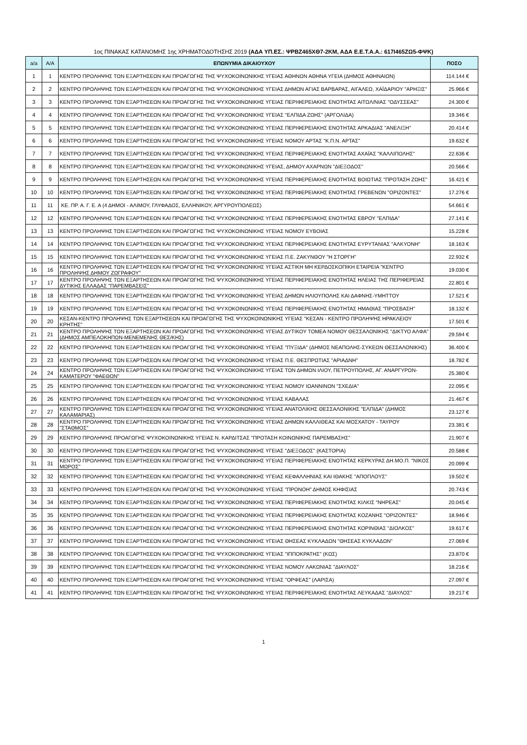1ος ΠΙΝΑΚΑΣ ΚΑΤΑΝΟΜΗΣ 1ης ΧΡΗΜΑΤΟΔΟΤΗΣΗΣ 2019 (ΑΔΑ ΥΠ.ΕΣ.: ΨΡΒΖ465ΧΘ7-2ΚΜ, ΑΔΑ Ε.Ε.Τ.Α.Α.: 617Ι465ΖΩ5-ΦΨΚ)
| a/a | Α/Α | ΕΠΩΝΥΜΙΑ ΔΙΚΑΙΟΥΧΟΥ | ΠΟΣΟ |
| --- | --- | --- | --- |
| 1 | 1 | ΚΕΝΤΡΟ ΠΡΟΛΗΨΗΣ ΤΩΝ ΕΞΑΡΤΗΣΕΩΝ ΚΑΙ ΠΡΟΑΓΩΓΗΣ ΤΗΣ ΨΥΧΟΚΟΙΝΩΝΙΚΗΣ ΥΓΕΙΑΣ ΑΘΗΝΩΝ ΑΘΗΝΑ ΥΓΕΙΑ (ΔΗΜΟΣ ΑΘΗΝΑΙΩΝ) | 114.144 € |
| 2 | 2 | ΚΕΝΤΡΟ ΠΡΟΛΗΨΗΣ ΤΩΝ ΕΞΑΡΤΗΣΕΩΝ ΚΑΙ ΠΡΟΑΓΩΓΗΣ ΤΗΣ ΨΥΧΟΚΟΙΝΩΝΙΚΗΣ ΥΓΕΙΑΣ ΔΗΜΩΝ ΑΓΙΑΣ ΒΑΡΒΑΡΑΣ, ΑΙΓΑΛΕΩ, ΧΑΪΔΑΡΙΟΥ "ΑΡΗΞΙΣ" | 25.966 € |
| 3 | 3 | ΚΕΝΤΡΟ ΠΡΟΛΗΨΗΣ ΤΩΝ ΕΞΑΡΤΗΣΕΩΝ ΚΑΙ ΠΡΟΑΓΩΓΗΣ ΤΗΣ ΨΥΧΟΚΟΙΝΩΝΙΚΗΣ ΥΓΕΙΑΣ ΠΕΡΙΦΕΡΕΙΑΚΗΣ ΕΝΟΤΗΤΑΣ ΑΙΤΩΛ/ΝΙΑΣ "ΟΔΥΣΣΕΑΣ" | 24.300 € |
| 4 | 4 | ΚΕΝΤΡΟ ΠΡΟΛΗΨΗΣ ΤΩΝ ΕΞΑΡΤΗΣΕΩΝ ΚΑΙ ΠΡΟΑΓΩΓΗΣ ΤΗΣ ΨΥΧΟΚΟΙΝΩΝΙΚΗΣ ΥΓΕΙΑΣ "ΕΛΠΙΔΑ ΖΩΗΣ" (ΑΡΓΟΛΙΔΑ) | 19.346 € |
| 5 | 5 | ΚΕΝΤΡΟ ΠΡΟΛΗΨΗΣ ΤΩΝ ΕΞΑΡΤΗΣΕΩΝ ΚΑΙ ΠΡΟΑΓΩΓΗΣ ΤΗΣ ΨΥΧΟΚΟΙΝΩΝΙΚΗΣ ΥΓΕΙΑΣ ΠΕΡΙΦΕΡΕΙΑΚΗΣ ΕΝΟΤΗΤΑΣ ΑΡΚΑΔΙΑΣ "ΑΝΕΛΙΞΗ" | 20.414 € |
| 6 | 6 | ΚΕΝΤΡΟ ΠΡΟΛΗΨΗΣ ΤΩΝ ΕΞΑΡΤΗΣΕΩΝ ΚΑΙ ΠΡΟΑΓΩΓΗΣ ΤΗΣ ΨΥΧΟΚΟΙΝΩΝΙΚΗΣ ΥΓΕΙΑΣ ΝΟΜΟΥ ΑΡΤΑΣ "Κ.Π.Ν. ΑΡΤΑΣ" | 19.632 € |
| 7 | 7 | ΚΕΝΤΡΟ ΠΡΟΛΗΨΗΣ ΤΩΝ ΕΞΑΡΤΗΣΕΩΝ ΚΑΙ ΠΡΟΑΓΩΓΗΣ ΤΗΣ ΨΥΧΟΚΟΙΝΩΝΙΚΗΣ ΥΓΕΙΑΣ ΠΕΡΙΦΕΡΕΙΑΚΗΣ ΕΝΟΤΗΤΑΣ ΑΧΑΪΑΣ "ΚΑΛΛΙΠΟΛΗΣ" | 22.636 € |
| 8 | 8 | ΚΕΝΤΡΟ ΠΡΟΛΗΨΗΣ ΤΩΝ ΕΞΑΡΤΗΣΕΩΝ ΚΑΙ ΠΡΟΑΓΩΓΗΣ ΤΗΣ ΨΥΧΟΚΟΙΝΩΝΙΚΗΣ ΥΓΕΙΑΣ, ΔΗΜΟΥ ΑΧΑΡΝΩΝ "ΔΙΕΞΟΔΟΣ" | 20.566 € |
| 9 | 9 | ΚΕΝΤΡΟ ΠΡΟΛΗΨΗΣ ΤΩΝ ΕΞΑΡΤΗΣΕΩΝ ΚΑΙ ΠΡΟΑΓΩΓΗΣ ΤΗΣ ΨΥΧΟΚΟΙΝΩΝΙΚΗΣ ΥΓΕΙΑΣ ΠΕΡΙΦΕΡΕΙΑΚΗΣ ΕΝΟΤΗΤΑΣ ΒΟΙΩΤΙΑΣ "ΠΡΟΤΑΣΗ ΖΩΗΣ" | 16.421 € |
| 10 | 10 | ΚΕΝΤΡΟ ΠΡΟΛΗΨΗΣ ΤΩΝ ΕΞΑΡΤΗΣΕΩΝ ΚΑΙ ΠΡΟΑΓΩΓΗΣ ΤΗΣ ΨΥΧΟΚΟΙΝΩΝΙΚΗΣ ΥΓΕΙΑΣ ΠΕΡΙΦΕΡΕΙΑΚΗΣ ΕΝΟΤΗΤΑΣ ΓΡΕΒΕΝΩΝ "ΟΡΙΖΟΝΤΕΣ" | 17.276 € |
| 11 | 11 | ΚΕ. ΠΡ. Α. Γ. Ε. Α (4 ΔΗΜΟΙ - ΑΛΙΜΟΥ, ΓΛΥΦΑΔΟΣ, ΕΛΛΗΝΙΚΟΥ, ΑΡΓΥΡΟΥΠΟΛΕΩΣ) | 54.661 € |
| 12 | 12 | ΚΕΝΤΡΟ ΠΡΟΛΗΨΗΣ ΤΩΝ ΕΞΑΡΤΗΣΕΩΝ ΚΑΙ ΠΡΟΑΓΩΓΗΣ ΤΗΣ ΨΥΧΟΚΟΙΝΩΝΙΚΗΣ ΥΓΕΙΑΣ ΠΕΡΙΦΕΡΕΙΑΚΗΣ ΕΝΟΤΗΤΑΣ ΕΒΡΟΥ "ΕΛΠΙΔΑ" | 27.141 € |
| 13 | 13 | ΚΕΝΤΡΟ ΠΡΟΛΗΨΗΣ ΤΩΝ ΕΞΑΡΤΗΣΕΩΝ ΚΑΙ ΠΡΟΑΓΩΓΗΣ ΤΗΣ ΨΥΧΟΚΟΙΝΩΝΙΚΗΣ ΥΓΕΙΑΣ ΝΟΜΟΥ ΕΥΒΟΙΑΣ | 15.228 € |
| 14 | 14 | ΚΕΝΤΡΟ ΠΡΟΛΗΨΗΣ ΤΩΝ ΕΞΑΡΤΗΣΕΩΝ ΚΑΙ ΠΡΟΑΓΩΓΗΣ ΤΗΣ ΨΥΧΟΚΟΙΝΩΝΙΚΗΣ ΥΓΕΙΑΣ ΠΕΡΙΦΕΡΕΙΑΚΗΣ ΕΝΟΤΗΤΑΣ ΕΥΡΥΤΑΝΙΑΣ "ΑΛΚΥΟΝΗ" | 18.163 € |
| 15 | 15 | ΚΕΝΤΡΟ ΠΡΟΛΗΨΗΣ ΤΩΝ ΕΞΑΡΤΗΣΕΩΝ ΚΑΙ ΠΡΟΑΓΩΓΗΣ ΤΗΣ ΨΥΧΟΚΟΙΝΩΝΙΚΗΣ ΥΓΕΙΑΣ Π.Ε. ΖΑΚΥΝΘΟΥ "Η ΣΤΟΡΓΗ" | 22.932 € |
| 16 | 16 | ΚΕΝΤΡΟ ΠΡΟΛΗΨΗΣ ΤΩΝ ΕΞΑΡΤΗΣΕΩΝ ΚΑΙ ΠΡΟΑΓΩΓΗΣ ΤΗΣ ΨΥΧΟΚΟΙΝΩΝΙΚΗΣ ΥΓΕΙΑΣ ΑΣΤΙΚΗ ΜΗ ΚΕΡΔΟΣΚΟΠΙΚΗ ΕΤΑΙΡΕΙΑ "ΚΕΝΤΡΟ ΠΡΟΛΗΨΗΣ ΔΗΜΟΥ ΖΩΓΡΑΦΟΥ" | 19.030 € |
| 17 | 17 | ΚΕΝΤΡΟ ΠΡΟΛΗΨΗΣ ΤΩΝ ΕΞΑΡΤΗΣΕΩΝ ΚΑΙ ΠΡΟΑΓΩΓΗΣ ΤΗΣ ΨΥΧΟΚΟΙΝΩΝΙΚΗΣ ΥΓΕΙΑΣ ΠΕΡΙΦΕΡΕΙΑΚΗΣ ΕΝΟΤΗΤΑΣ ΗΛΕΙΑΣ ΤΗΣ ΠΕΡΙΦΕΡΕΙΑΣ ΔΥΤΙΚΗΣ ΕΛΛΑΔΑΣ "ΠΑΡΕΜΒΑΣΕΙΣ" | 22.801 € |
| 18 | 18 | ΚΕΝΤΡΟ ΠΡΟΛΗΨΗΣ ΤΩΝ ΕΞΑΡΤΗΣΕΩΝ ΚΑΙ ΠΡΟΑΓΩΓΗΣ ΤΗΣ ΨΥΧΟΚΟΙΝΩΝΙΚΗΣ ΥΓΕΙΑΣ ΔΗΜΩΝ ΗΛΙΟΥΠΟΛΗΣ ΚΑΙ ΔΑΦΝΗΣ-ΥΜΗΤΤΟΥ | 17.521 € |
| 19 | 19 | ΚΕΝΤΡΟ ΠΡΟΛΗΨΗΣ ΤΩΝ ΕΞΑΡΤΗΣΕΩΝ ΚΑΙ ΠΡΟΑΓΩΓΗΣ ΤΗΣ ΨΥΧΟΚΟΙΝΩΝΙΚΗΣ ΥΓΕΙΑΣ ΠΕΡΙΦΕΡΕΙΑΚΗΣ ΕΝΟΤΗΤΑΣ ΗΜΑΘΙΑΣ "ΠΡΟΣΒΑΣΗ" | 18.132 € |
| 20 | 20 | ΚΕΣΑΝ-ΚΕΝΤΡΟ ΠΡΟΛΗΨΗΣ ΤΩΝ ΕΞΑΡΤΗΣΕΩΝ ΚΑΙ ΠΡΟΑΓΩΓΗΣ ΤΗΣ ΨΥΧΟΚΟΙΝΩΝΙΚΗΣ ΥΓΕΙΑΣ "ΚΕΣΑΝ - ΚΕΝΤΡΟ ΠΡΟΛΗΨΗΣ ΗΡΑΚΛΕΙΟΥ ΚΡΗΤΗΣ" | 17.501 € |
| 21 | 21 | ΚΕΝΤΡΟ ΠΡΟΛΗΨΗΣ ΤΩΝ ΕΞΑΡΤΗΣΕΩΝ ΚΑΙ ΠΡΟΑΓΩΓΗΣ ΤΗΣ ΨΥΧΟΚΟΙΝΩΝΙΚΗΣ ΥΓΕΙΑΣ ΔΥΤΙΚΟΥ ΤΟΜΕΑ ΝΟΜΟΥ ΘΕΣΣΑΛΟΝΙΚΗΣ "ΔΙΚΤΥΟ ΑΛΦΑ" (ΔΗΜΟΣ ΑΜΠΕΛΟΚΗΠΩΝ-ΜΕΝΕΜΕΝΗΣ ΘΕΣ/ΚΗΣ) | 29.594 € |
| 22 | 22 | ΚΕΝΤΡΟ ΠΡΟΛΗΨΗΣ ΤΩΝ ΕΞΑΡΤΗΣΕΩΝ ΚΑΙ ΠΡΟΑΓΩΓΗΣ ΤΗΣ ΨΥΧΟΚΟΙΝΩΝΙΚΗΣ ΥΓΕΙΑΣ "ΠΥΞΙΔΑ" (ΔΗΜΟΣ ΝΕΑΠΟΛΗΣ-ΣΥΚΕΩΝ ΘΕΣΣΑΛΟΝΙΚΗΣ) | 36.400 € |
| 23 | 23 | ΚΕΝΤΡΟ ΠΡΟΛΗΨΗΣ ΤΩΝ ΕΞΑΡΤΗΣΕΩΝ ΚΑΙ ΠΡΟΑΓΩΓΗΣ ΤΗΣ ΨΥΧΟΚΟΙΝΩΝΙΚΗΣ ΥΓΕΙΑΣ Π.Ε. ΘΕΣΠΡΩΤΙΑΣ "ΑΡΙΑΔΝΗ" | 18.782 € |
| 24 | 24 | ΚΕΝΤΡΟ ΠΡΟΛΗΨΗΣ ΤΩΝ ΕΞΑΡΤΗΣΕΩΝ ΚΑΙ ΠΡΟΑΓΩΓΗΣ ΤΗΣ ΨΥΧΟΚΟΙΝΩΝΙΚΗΣ ΥΓΕΙΑΣ ΤΩΝ ΔΗΜΩΝ ΙΛΙΟΥ, ΠΕΤΡΟΥΠΟΛΗΣ, ΑΓ. ΑΝΑΡΓΥΡΩΝ-ΚΑΜΑΤΕΡΟΥ "ΦΑΕΘΩΝ" | 25.380 € |
| 25 | 25 | ΚΕΝΤΡΟ ΠΡΟΛΗΨΗΣ ΤΩΝ ΕΞΑΡΤΗΣΕΩΝ ΚΑΙ ΠΡΟΑΓΩΓΗΣ ΤΗΣ ΨΥΧΟΚΟΙΝΩΝΙΚΗΣ ΥΓΕΙΑΣ ΝΟΜΟΥ ΙΩΑΝΝΙΝΩΝ "ΣΧΕΔΙΑ" | 22.095 € |
| 26 | 26 | ΚΕΝΤΡΟ ΠΡΟΛΗΨΗΣ ΤΩΝ ΕΞΑΡΤΗΣΕΩΝ ΚΑΙ ΠΡΟΑΓΩΓΗΣ ΤΗΣ ΨΥΧΟΚΟΙΝΩΝΙΚΗΣ ΥΓΕΙΑΣ ΚΑΒΑΛΑΣ | 21.467 € |
| 27 | 27 | ΚΕΝΤΡΟ ΠΡΟΛΗΨΗΣ ΤΩΝ ΕΞΑΡΤΗΣΕΩΝ ΚΑΙ ΠΡΟΑΓΩΓΗΣ ΤΗΣ ΨΥΧΟΚΟΙΝΩΝΙΚΗΣ ΥΓΕΙΑΣ ΑΝΑΤΟΛΙΚΗΣ ΘΕΣΣΑΛΟΝΙΚΗΣ "ΕΛΠΙΔΑ" (ΔΗΜΟΣ ΚΑΛΑΜΑΡΙΑΣ) | 23.127 € |
| 28 | 28 | ΚΕΝΤΡΟ ΠΡΟΛΗΨΗΣ ΤΩΝ ΕΞΑΡΤΗΣΕΩΝ ΚΑΙ ΠΡΟΑΓΩΓΗΣ ΤΗΣ ΨΥΧΟΚΟΙΝΩΝΙΚΗΣ ΥΓΕΙΑΣ ΔΗΜΩΝ ΚΑΛΛΙΘΕΑΣ ΚΑΙ ΜΟΣΧΑΤΟΥ - ΤΑΥΡΟΥ "ΣΤΑΘΜΟΣ" | 23.381 € |
| 29 | 29 | ΚΕΝΤΡΟ ΠΡΟΛΗΨΗΣ ΠΡΟΑΓΩΓΗΣ ΨΥΧΟΚΟΙΝΩΝΙΚΗΣ ΥΓΕΙΑΣ Ν. ΚΑΡΔΙΤΣΑΣ "ΠΡΟΤΑΣΗ ΚΟΙΝΩΝΙΚΗΣ ΠΑΡΕΜΒΑΣΗΣ" | 21.907 € |
| 30 | 30 | ΚΕΝΤΡΟ ΠΡΟΛΗΨΗΣ ΤΩΝ ΕΞΑΡΤΗΣΕΩΝ ΚΑΙ ΠΡΟΑΓΩΓΗΣ ΤΗΣ ΨΥΧΟΚΟΙΝΩΝΙΚΗΣ ΥΓΕΙΑΣ "ΔΙΕΞΟΔΟΣ" (ΚΑΣΤΟΡΙΑ) | 20.588 € |
| 31 | 31 | ΚΕΝΤΡΟ ΠΡΟΛΗΨΗΣ ΤΩΝ ΕΞΑΡΤΗΣΕΩΝ ΚΑΙ ΠΡΟΑΓΩΓΗΣ ΤΗΣ ΨΥΧΟΚΟΙΝΩΝΙΚΗΣ ΥΓΕΙΑΣ ΠΕΡΙΦΕΡΕΙΑΚΗΣ ΕΝΟΤΗΤΑΣ ΚΕΡΚΥΡΑΣ ΔΗ.ΜΟ.Π. "ΝΙΚΟΣ ΜΩΡΟΣ" | 20.099 € |
| 32 | 32 | ΚΕΝΤΡΟ ΠΡΟΛΗΨΗΣ ΤΩΝ ΕΞΑΡΤΗΣΕΩΝ ΚΑΙ ΠΡΟΑΓΩΓΗΣ ΤΗΣ ΨΥΧΟΚΟΙΝΩΝΙΚΗΣ ΥΓΕΙΑΣ ΚΕΦΑΛΛΗΝΙΑΣ ΚΑΙ ΙΘΑΚΗΣ "ΑΠΟΠΛΟΥΣ" | 19.502 € |
| 33 | 33 | ΚΕΝΤΡΟ ΠΡΟΛΗΨΗΣ ΤΩΝ ΕΞΑΡΤΗΣΕΩΝ ΚΑΙ ΠΡΟΑΓΩΓΗΣ ΤΗΣ ΨΥΧΟΚΟΙΝΩΝΙΚΗΣ ΥΓΕΙΑΣ "ΠΡΟΝΟΗ" ΔΗΜΟΣ ΚΗΦΙΣΙΑΣ | 20.743 € |
| 34 | 34 | ΚΕΝΤΡΟ ΠΡΟΛΗΨΗΣ ΤΩΝ ΕΞΑΡΤΗΣΕΩΝ ΚΑΙ ΠΡΟΑΓΩΓΗΣ ΤΗΣ ΨΥΧΟΚΟΙΝΩΝΙΚΗΣ ΥΓΕΙΑΣ ΠΕΡΙΦΕΡΕΙΑΚΗΣ ΕΝΟΤΗΤΑΣ ΚΙΛΚΙΣ "ΝΗΡΕΑΣ" | 20.045 € |
| 35 | 35 | ΚΕΝΤΡΟ ΠΡΟΛΗΨΗΣ ΤΩΝ ΕΞΑΡΤΗΣΕΩΝ ΚΑΙ ΠΡΟΑΓΩΓΗΣ ΤΗΣ ΨΥΧΟΚΟΙΝΩΝΙΚΗΣ ΥΓΕΙΑΣ ΠΕΡΙΦΕΡΕΙΑΚΗΣ ΕΝΟΤΗΤΑΣ ΚΟΖΑΝΗΣ "ΟΡΙΖΟΝΤΕΣ" | 18.946 € |
| 36 | 36 | ΚΕΝΤΡΟ ΠΡΟΛΗΨΗΣ ΤΩΝ ΕΞΑΡΤΗΣΕΩΝ ΚΑΙ ΠΡΟΑΓΩΓΗΣ ΤΗΣ ΨΥΧΟΚΟΙΝΩΝΙΚΗΣ ΥΓΕΙΑΣ ΠΕΡΙΦΕΡΕΙΑΚΗΣ ΕΝΟΤΗΤΑΣ ΚΟΡΙΝΘΙΑΣ "ΔΙΟΛΚΟΣ" | 19.617 € |
| 37 | 37 | ΚΕΝΤΡΟ ΠΡΟΛΗΨΗΣ ΤΩΝ ΕΞΑΡΤΗΣΕΩΝ ΚΑΙ ΠΡΟΑΓΩΓΗΣ ΤΗΣ ΨΥΧΟΚΟΙΝΩΝΙΚΗΣ ΥΓΕΙΑΣ ΘΗΣΕΑΣ ΚΥΚΛΑΔΩΝ "ΘΗΣΕΑΣ ΚΥΚΛΑΔΩΝ" | 27.069 € |
| 38 | 38 | ΚΕΝΤΡΟ ΠΡΟΛΗΨΗΣ ΤΩΝ ΕΞΑΡΤΗΣΕΩΝ ΚΑΙ ΠΡΟΑΓΩΓΗΣ ΤΗΣ ΨΥΧΟΚΟΙΝΩΝΙΚΗΣ ΥΓΕΙΑΣ "ΙΠΠΟΚΡΑΤΗΣ" (ΚΩΣ) | 23.870 € |
| 39 | 39 | ΚΕΝΤΡΟ ΠΡΟΛΗΨΗΣ ΤΩΝ ΕΞΑΡΤΗΣΕΩΝ ΚΑΙ ΠΡΟΑΓΩΓΗΣ ΤΗΣ ΨΥΧΟΚΟΙΝΩΝΙΚΗΣ ΥΓΕΙΑΣ ΝΟΜΟΥ ΛΑΚΩΝΙΑΣ "ΔΙΑΥΛΟΣ" | 18.216 € |
| 40 | 40 | ΚΕΝΤΡΟ ΠΡΟΛΗΨΗΣ ΤΩΝ ΕΞΑΡΤΗΣΕΩΝ ΚΑΙ ΠΡΟΑΓΩΓΗΣ ΤΗΣ ΨΥΧΟΚΟΙΝΩΝΙΚΗΣ ΥΓΕΙΑΣ "ΟΡΦΕΑΣ" (ΛΑΡΙΣΑ) | 27.097 € |
| 41 | 41 | ΚΕΝΤΡΟ ΠΡΟΛΗΨΗΣ ΤΩΝ ΕΞΑΡΤΗΣΕΩΝ ΚΑΙ ΠΡΟΑΓΩΓΗΣ ΤΗΣ ΨΥΧΟΚΟΙΝΩΝΙΚΗΣ ΥΓΕΙΑΣ ΠΕΡΙΦΕΡΕΙΑΚΗΣ ΕΝΟΤΗΤΑΣ ΛΕΥΚΑΔΑΣ "ΔΙΑΥΛΟΣ" | 19.217 € |
1